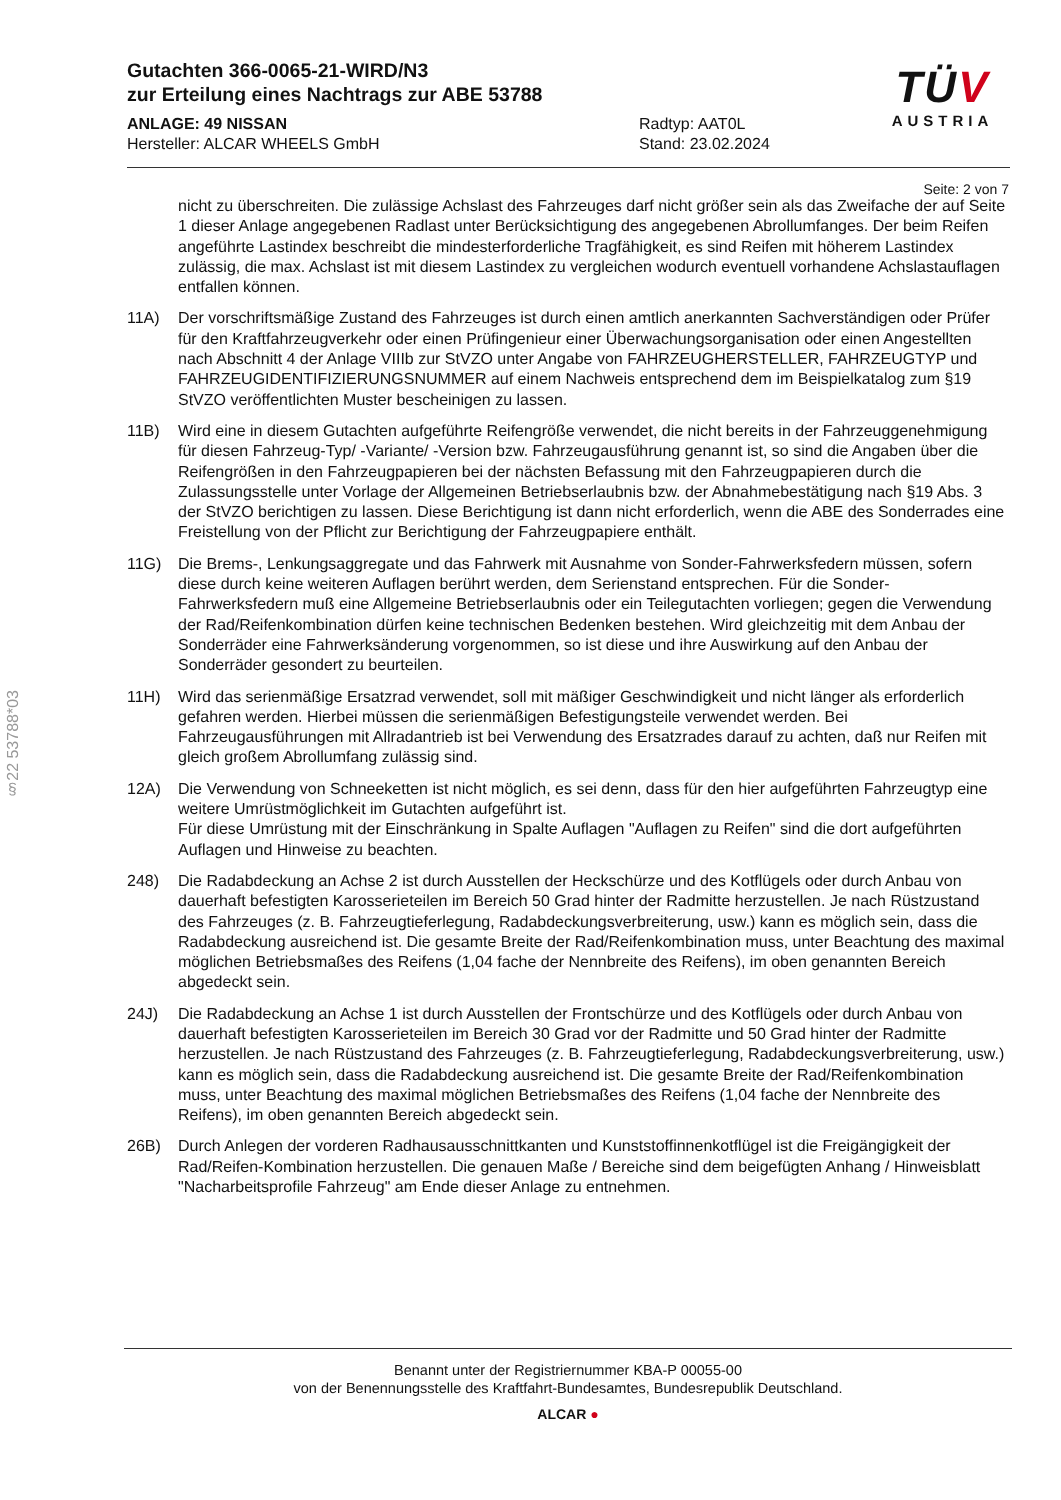Gutachten 366-0065-21-WIRD/N3
zur Erteilung eines Nachtrags zur ABE 53788
ANLAGE: 49 NISSAN
Hersteller: ALCAR WHEELS GmbH
Radtyp: AAT0L
Stand: 23.02.2024
TÜV
AUSTRIA
Seite: 2 von 7
§22 53788*03
nicht zu überschreiten. Die zulässige Achslast des Fahrzeuges darf nicht größer sein als das Zweifache der auf Seite 1 dieser Anlage angegebenen Radlast unter Berücksichtigung des angegebenen Abrollumfanges. Der beim Reifen angeführte Lastindex beschreibt die mindesterforderliche Tragfähigkeit, es sind Reifen mit höherem Lastindex zulässig, die max. Achslast ist mit diesem Lastindex zu vergleichen wodurch eventuell vorhandene Achslastauflagen entfallen können.
11A) Der vorschriftsmäßige Zustand des Fahrzeuges ist durch einen amtlich anerkannten Sachverständigen oder Prüfer für den Kraftfahrzeugverkehr oder einen Prüfingenieur einer Überwachungsorganisation oder einen Angestellten nach Abschnitt 4 der Anlage VIIIb zur StVZO unter Angabe von FAHRZEUGHERSTELLER, FAHRZEUGTYP und FAHRZEUGIDENTIFIZIERUNGSNUMMER auf einem Nachweis entsprechend dem im Beispielkatalog zum §19 StVZO veröffentlichten Muster bescheinigen zu lassen.
11B) Wird eine in diesem Gutachten aufgeführte Reifengröße verwendet, die nicht bereits in der Fahrzeuggenehmigung für diesen Fahrzeug-Typ/ -Variante/ -Version bzw. Fahrzeugausführung genannt ist, so sind die Angaben über die Reifengrößen in den Fahrzeugpapieren bei der nächsten Befassung mit den Fahrzeugpapieren durch die Zulassungsstelle unter Vorlage der Allgemeinen Betriebserlaubnis bzw. der Abnahmebestätigung nach §19 Abs. 3 der StVZO berichtigen zu lassen. Diese Berichtigung ist dann nicht erforderlich, wenn die ABE des Sonderrades eine Freistellung von der Pflicht zur Berichtigung der Fahrzeugpapiere enthält.
11G) Die Brems-, Lenkungsaggregate und das Fahrwerk mit Ausnahme von Sonder-Fahrwerksfedern müssen, sofern diese durch keine weiteren Auflagen berührt werden, dem Serienstand entsprechen. Für die Sonder-Fahrwerksfedern muß eine Allgemeine Betriebserlaubnis oder ein Teilegutachten vorliegen; gegen die Verwendung der Rad/Reifenkombination dürfen keine technischen Bedenken bestehen. Wird gleichzeitig mit dem Anbau der Sonderräder eine Fahrwerksänderung vorgenommen, so ist diese und ihre Auswirkung auf den Anbau der Sonderräder gesondert zu beurteilen.
11H) Wird das serienmäßige Ersatzrad verwendet, soll mit mäßiger Geschwindigkeit und nicht länger als erforderlich gefahren werden. Hierbei müssen die serienmäßigen Befestigungsteile verwendet werden. Bei Fahrzeugausführungen mit Allradantrieb ist bei Verwendung des Ersatzrades darauf zu achten, daß nur Reifen mit gleich großem Abrollumfang zulässig sind.
12A) Die Verwendung von Schneeketten ist nicht möglich, es sei denn, dass für den hier aufgeführten Fahrzeugtyp eine weitere Umrüstmöglichkeit im Gutachten aufgeführt ist.
Für diese Umrüstung mit der Einschränkung in Spalte Auflagen "Auflagen zu Reifen" sind die dort aufgeführten Auflagen und Hinweise zu beachten.
248) Die Radabdeckung an Achse 2 ist durch Ausstellen der Heckschürze und des Kotflügels oder durch Anbau von dauerhaft befestigten Karosserieteilen im Bereich 50 Grad hinter der Radmitte herzustellen. Je nach Rüstzustand des Fahrzeuges (z. B. Fahrzeugtieferlegung, Radabdeckungsverbreiterung, usw.) kann es möglich sein, dass die Radabdeckung ausreichend ist. Die gesamte Breite der Rad/Reifenkombination muss, unter Beachtung des maximal möglichen Betriebsmaßes des Reifens (1,04 fache der Nennbreite des Reifens), im oben genannten Bereich abgedeckt sein.
24J) Die Radabdeckung an Achse 1 ist durch Ausstellen der Frontschürze und des Kotflügels oder durch Anbau von dauerhaft befestigten Karosserieteilen im Bereich 30 Grad vor der Radmitte und 50 Grad hinter der Radmitte herzustellen. Je nach Rüstzustand des Fahrzeuges (z. B. Fahrzeugtieferlegung, Radabdeckungsverbreiterung, usw.) kann es möglich sein, dass die Radabdeckung ausreichend ist. Die gesamte Breite der Rad/Reifenkombination muss, unter Beachtung des maximal möglichen Betriebsmaßes des Reifens (1,04 fache der Nennbreite des Reifens), im oben genannten Bereich abgedeckt sein.
26B) Durch Anlegen der vorderen Radhausausschnittkanten und Kunststoffinnenkotflügel ist die Freigängigkeit der Rad/Reifen-Kombination herzustellen. Die genauen Maße / Bereiche sind dem beigefügten Anhang / Hinweisblatt "Nacharbeitsprofile Fahrzeug" am Ende dieser Anlage zu entnehmen.
Benannt unter der Registriernummer KBA-P 00055-00
von der Benennungsstelle des Kraftfahrt-Bundesamtes, Bundesrepublik Deutschland.
ALCAR ●